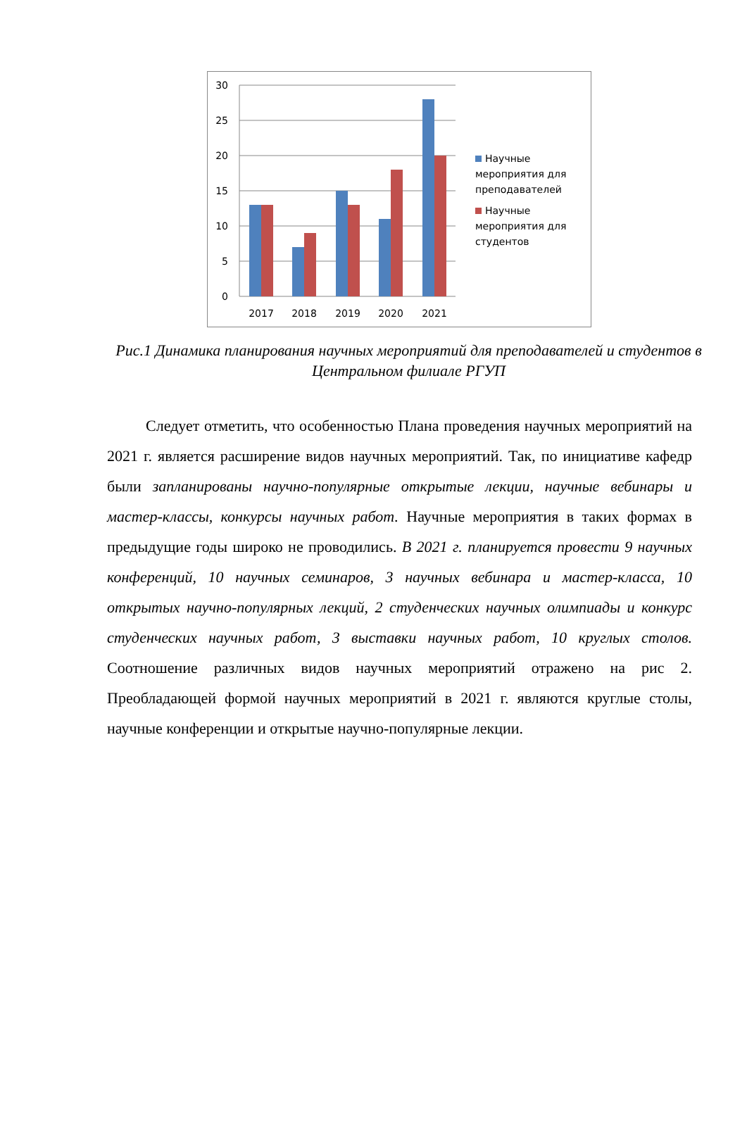30
25
20
15
10
5
0
2017
2018
2019
2020
2021
Научные мероприятия для преподавателей
Научные мероприятия для студентов
Рис.1 Динамика планирования научных мероприятий для преподавателей и студентов в Центральном филиале РГУП
   Следует отметить, что особенностью Плана проведения научных мероприятий на 2021 г. является расширение видов научных мероприятий. Так, по инициативе кафедр были запланированы научно-популярные открытые лекции, научные вебинары и мастер-классы, конкурсы научных работ. Научные мероприятия в таких формах в предыдущие годы широко не проводились. В 2021 г. планируется провести 9 научных конференций, 10 научных семинаров, 3 научных вебинара и мастер-класса, 10 открытых научно-популярных лекций, 2 студенческих научных олимпиады и конкурс студенческих научных работ, 3 выставки научных работ, 10 круглых столов. Соотношение различных видов научных мероприятий отражено на рис 2. Преобладающей формой научных мероприятий в 2021 г. являются круглые столы, научные конференции и открытые научно-популярные лекции.